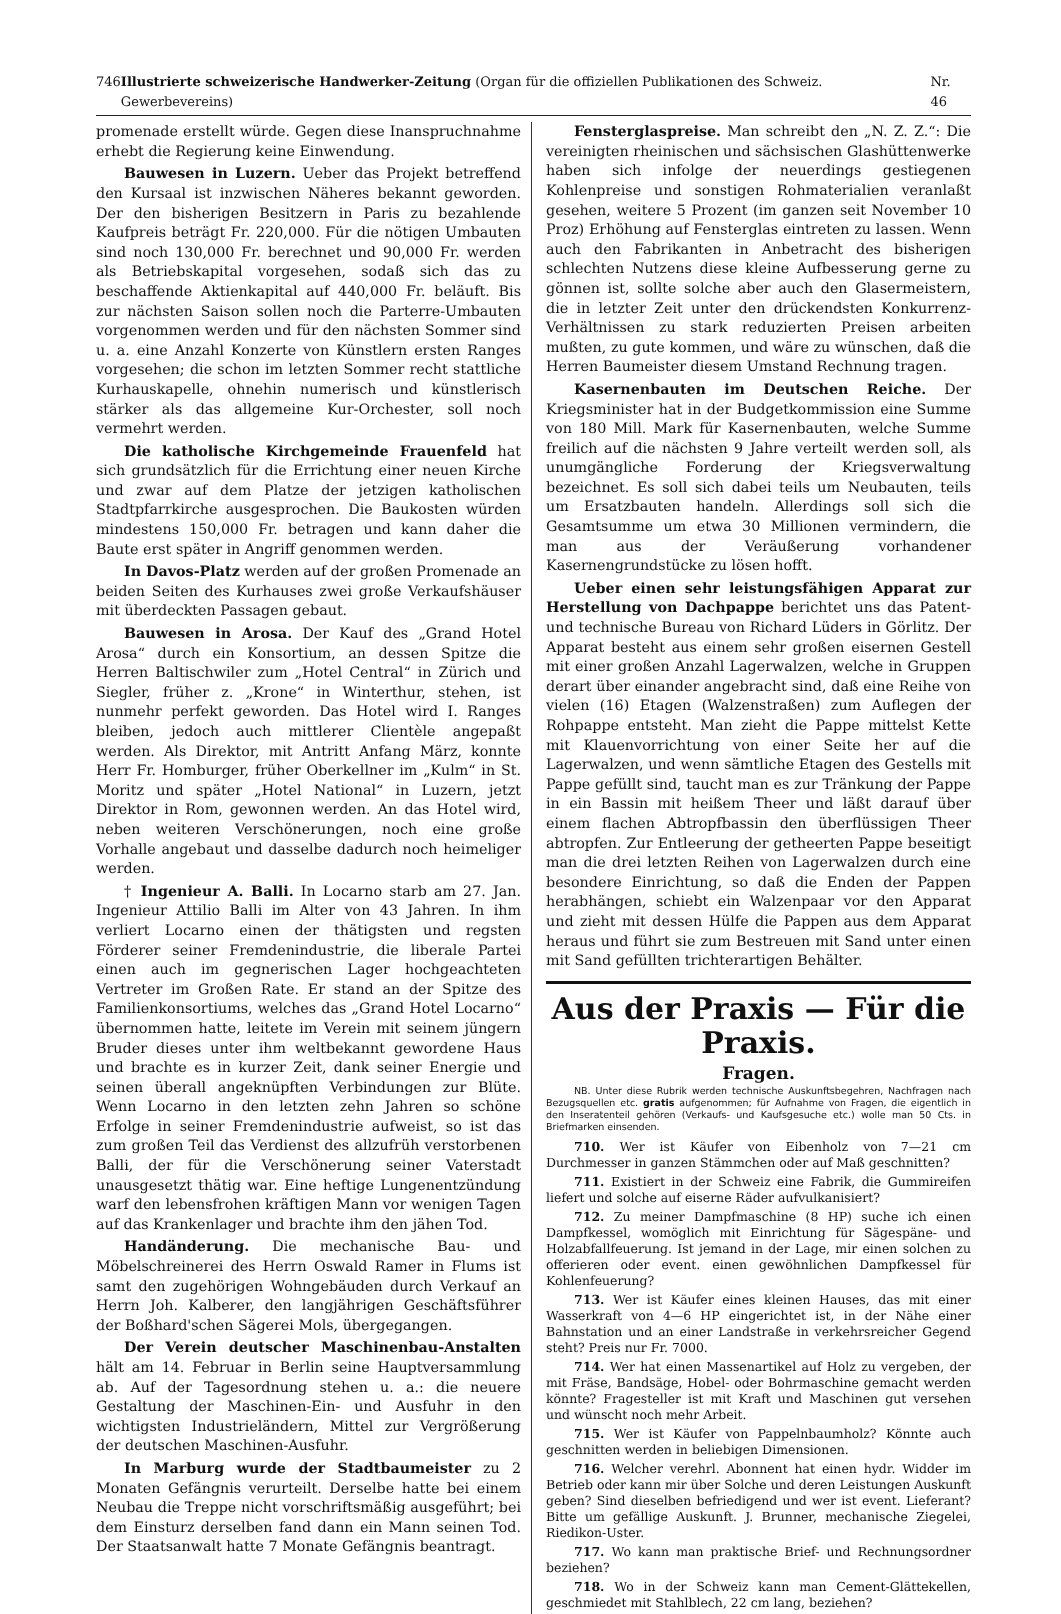746 Illustrierte schweizerische Handwerker-Zeitung (Organ für die offiziellen Publikationen des Schweiz. Gewerbevereins) Nr. 46
promenade erstellt würde. Gegen diese Inanspruchnahme erhebt die Regierung keine Einwendung.
Bauwesen in Luzern. Ueber das Projekt betreffend den Kursaal ist inzwischen Näheres bekannt geworden. Der den bisherigen Besitzern in Paris zu bezahlende Kaufpreis beträgt Fr. 220,000. Für die nötigen Umbauten sind noch 130,000 Fr. berechnet und 90,000 Fr. werden als Betriebskapital vorgesehen, sodaß sich das zu beschaffende Aktienkapital auf 440,000 Fr. beläuft. Bis zur nächsten Saison sollen noch die Parterre-Umbauten vorgenommen werden und für den nächsten Sommer sind u. a. eine Anzahl Konzerte von Künstlern ersten Ranges vorgesehen; die schon im letzten Sommer recht stattliche Kurhauskapelle, ohnehin numerisch und künstlerisch stärker als das allgemeine Kur-Orchester, soll noch vermehrt werden.
Die katholische Kirchgemeinde Frauenfeld hat sich grundsätzlich für die Errichtung einer neuen Kirche und zwar auf dem Platze der jetzigen katholischen Stadtpfarrkirche ausgesprochen. Die Baukosten würden mindestens 150,000 Fr. betragen und kann daher die Baute erst später in Angriff genommen werden.
In Davos-Platz werden auf der großen Promenade an beiden Seiten des Kurhauses zwei große Verkaufshäuser mit überdeckten Passagen gebaut.
Bauwesen in Arosa. Der Kauf des „Grand Hotel Arosa“ durch ein Konsortium, an dessen Spitze die Herren Baltischwiler zum „Hotel Central“ in Zürich und Siegler, früher z. „Krone“ in Winterthur, stehen, ist nunmehr perfekt geworden. Das Hotel wird I. Ranges bleiben, jedoch auch mittlerer Clientèle angepaßt werden. Als Direktor, mit Antritt Anfang März, konnte Herr Fr. Homburger, früher Oberkellner im „Kulm“ in St. Moritz und später „Hotel National“ in Luzern, jetzt Direktor in Rom, gewonnen werden. An das Hotel wird, neben weiteren Verschönerungen, noch eine große Vorhalle angebaut und dasselbe dadurch noch heimeliger werden.
† Ingenieur A. Balli. In Locarno starb am 27. Jan. Ingenieur Attilio Balli im Alter von 43 Jahren. In ihm verliert Locarno einen der thätigsten und regsten Förderer seiner Fremdenindustrie, die liberale Partei einen auch im gegnerischen Lager hochgeachteten Vertreter im Großen Rate. Er stand an der Spitze des Familienkonsortiums, welches das „Grand Hotel Locarno“ übernommen hatte, leitete im Verein mit seinem jüngern Bruder dieses unter ihm weltbekannt gewordene Haus und brachte es in kurzer Zeit, dank seiner Energie und seinen überall angeknüpften Verbindungen zur Blüte. Wenn Locarno in den letzten zehn Jahren so schöne Erfolge in seiner Fremdenindustrie aufweist, so ist das zum großen Teil das Verdienst des allzufrüh verstorbenen Balli, der für die Verschönerung seiner Vaterstadt unausgesetzt thätig war. Eine heftige Lungenentzündung warf den lebensfrohen kräftigen Mann vor wenigen Tagen auf das Krankenlager und brachte ihm den jähen Tod.
Handänderung. Die mechanische Bau- und Möbelschreinerei des Herrn Oswald Ramer in Flums ist samt den zugehörigen Wohngebäuden durch Verkauf an Herrn Joh. Kalberer, den langjährigen Geschäftsführer der Boßhard'schen Sägerei Mols, übergegangen.
Der Verein deutscher Maschinenbau-Anstalten hält am 14. Februar in Berlin seine Hauptversammlung ab. Auf der Tagesordnung stehen u. a.: die neuere Gestaltung der Maschinen-Ein- und Ausfuhr in den wichtigsten Industrieländern, Mittel zur Vergrößerung der deutschen Maschinen-Ausfuhr.
In Marburg wurde der Stadtbaumeister zu 2 Monaten Gefängnis verurteilt. Derselbe hatte bei einem Neubau die Treppe nicht vorschriftsmäßig ausgeführt; bei dem Einsturz derselben fand dann ein Mann seinen Tod. Der Staatsanwalt hatte 7 Monate Gefängnis beantragt.
Fensterglaspreise. Man schreibt den „N. Z. Z.“: Die vereinigten rheinischen und sächsischen Glashüttenwerke haben sich infolge der neuerdings gestiegenen Kohlenpreise und sonstigen Rohmaterialien veranlaßt gesehen, weitere 5 Prozent (im ganzen seit November 10 Proz) Erhöhung auf Fensterglas eintreten zu lassen. Wenn auch den Fabrikanten in Anbetracht des bisherigen schlechten Nutzens diese kleine Aufbesserung gerne zu gönnen ist, sollte solche aber auch den Glasermeistern, die in letzter Zeit unter den drückendsten Konkurrenz-Verhältnissen zu stark reduzierten Preisen arbeiten mußten, zu gute kommen, und wäre zu wünschen, daß die Herren Baumeister diesem Umstand Rechnung tragen.
Kasernenbauten im Deutschen Reiche. Der Kriegsminister hat in der Budgetkommission eine Summe von 180 Mill. Mark für Kasernenbauten, welche Summe freilich auf die nächsten 9 Jahre verteilt werden soll, als unumgängliche Forderung der Kriegsverwaltung bezeichnet. Es soll sich dabei teils um Neubauten, teils um Ersatzbauten handeln. Allerdings soll sich die Gesamtsumme um etwa 30 Millionen vermindern, die man aus der Veräußerung vorhandener Kasernengrundstücke zu lösen hofft.
Ueber einen sehr leistungsfähigen Apparat zur Herstellung von Dachpappe berichtet uns das Patent- und technische Bureau von Richard Lüders in Görlitz. Der Apparat besteht aus einem sehr großen eisernen Gestell mit einer großen Anzahl Lagerwalzen, welche in Gruppen derart über einander angebracht sind, daß eine Reihe von vielen (16) Etagen (Walzenstraßen) zum Auflegen der Rohpappe entsteht. Man zieht die Pappe mittelst Kette mit Klauenvorrichtung von einer Seite her auf die Lagerwalzen, und wenn sämtliche Etagen des Gestells mit Pappe gefüllt sind, taucht man es zur Tränkung der Pappe in ein Bassin mit heißem Theer und läßt darauf über einem flachen Abtropfbassin den überflüssigen Theer abtropfen. Zur Entleerung der getheerten Pappe beseitigt man die drei letzten Reihen von Lagerwalzen durch eine besondere Einrichtung, so daß die Enden der Pappen herabhängen, schiebt ein Walzenpaar vor den Apparat und zieht mit dessen Hülfe die Pappen aus dem Apparat heraus und führt sie zum Bestreuen mit Sand unter einen mit Sand gefüllten trichterartigen Behälter.
Aus der Praxis — Für die Praxis.
Fragen.
NB. Unter diese Rubrik werden technische Auskunftsbegehren, Nachfragen nach Bezugsquellen etc. gratis aufgenommen; für Aufnahme von Fragen, die eigentlich in den Inseratenteil gehören (Verkaufs- und Kaufsgesuche etc.) wolle man 50 Cts. in Briefmarken einsenden.
710. Wer ist Käufer von Eibenholz von 7—21 cm Durchmesser in ganzen Stämmchen oder auf Maß geschnitten?
711. Existiert in der Schweiz eine Fabrik, die Gummireifen liefert und solche auf eiserne Räder aufvulkanisiert?
712. Zu meiner Dampfmaschine (8 HP) suche ich einen Dampfkessel, womöglich mit Einrichtung für Sägespäne- und Holzabfallfeuerung. Ist jemand in der Lage, mir einen solchen zu offerieren oder event. einen gewöhnlichen Dampfkessel für Kohlenfeuerung?
713. Wer ist Käufer eines kleinen Hauses, das mit einer Wasserkraft von 4—6 HP eingerichtet ist, in der Nähe einer Bahnstation und an einer Landstraße in verkehrsreicher Gegend steht? Preis nur Fr. 7000.
714. Wer hat einen Massenartikel auf Holz zu vergeben, der mit Fräse, Bandsäge, Hobel- oder Bohrmaschine gemacht werden könnte? Fragesteller ist mit Kraft und Maschinen gut versehen und wünscht noch mehr Arbeit.
715. Wer ist Käufer von Pappelnbaumholz? Könnte auch geschnitten werden in beliebigen Dimensionen.
716. Welcher verehrl. Abonnent hat einen hydr. Widder im Betrieb oder kann mir über Solche und deren Leistungen Auskunft geben? Sind dieselben befriedigend und wer ist event. Lieferant? Bitte um gefällige Auskunft. J. Brunner, mechanische Ziegelei, Riedikon-Uster.
717. Wo kann man praktische Brief- und Rechnungsordner beziehen?
718. Wo in der Schweiz kann man Cement-Glättekellen, geschmiedet mit Stahlblech, 22 cm lang, beziehen?